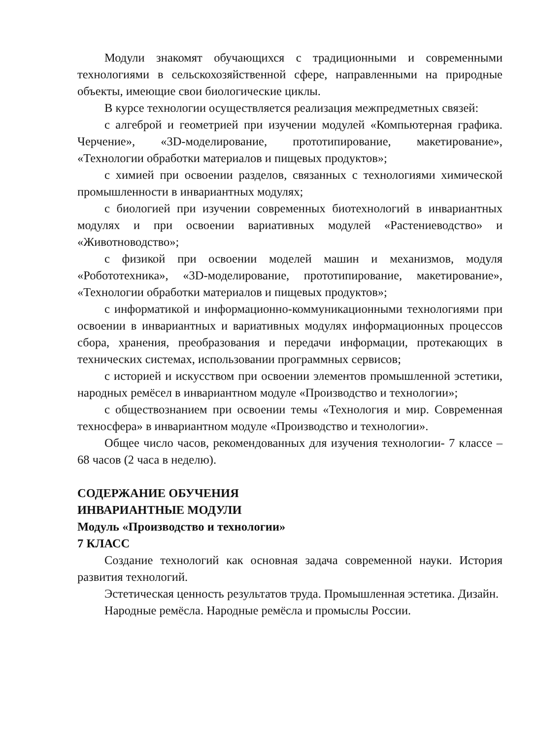Модули знакомят обучающихся с традиционными и современными технологиями в сельскохозяйственной сфере, направленными на природные объекты, имеющие свои биологические циклы.
В курсе технологии осуществляется реализация межпредметных связей:
с алгеброй и геометрией при изучении модулей «Компьютерная графика. Черчение», «3D-моделирование, прототипирование, макетирование», «Технологии обработки материалов и пищевых продуктов»;
с химией при освоении разделов, связанных с технологиями химической промышленности в инвариантных модулях;
с биологией при изучении современных биотехнологий в инвариантных модулях и при освоении вариативных модулей «Растениеводство» и «Животноводство»;
с физикой при освоении моделей машин и механизмов, модуля «Робототехника», «3D-моделирование, прототипирование, макетирование», «Технологии обработки материалов и пищевых продуктов»;
с информатикой и информационно-коммуникационными технологиями при освоении в инвариантных и вариативных модулях информационных процессов сбора, хранения, преобразования и передачи информации, протекающих в технических системах, использовании программных сервисов;
с историей и искусством при освоении элементов промышленной эстетики, народных ремёсел в инвариантном модуле «Производство и технологии»;
с обществознанием при освоении темы «Технология и мир. Современная техносфера» в инвариантном модуле «Производство и технологии».
Общее число часов, рекомендованных для изучения технологии- 7 классе – 68 часов (2 часа в неделю).
СОДЕРЖАНИЕ ОБУЧЕНИЯ
ИНВАРИАНТНЫЕ МОДУЛИ
Модуль «Производство и технологии»
7 КЛАСС
Создание технологий как основная задача современной науки. История развития технологий.
Эстетическая ценность результатов труда. Промышленная эстетика. Дизайн.
Народные ремёсла. Народные ремёсла и промыслы России.